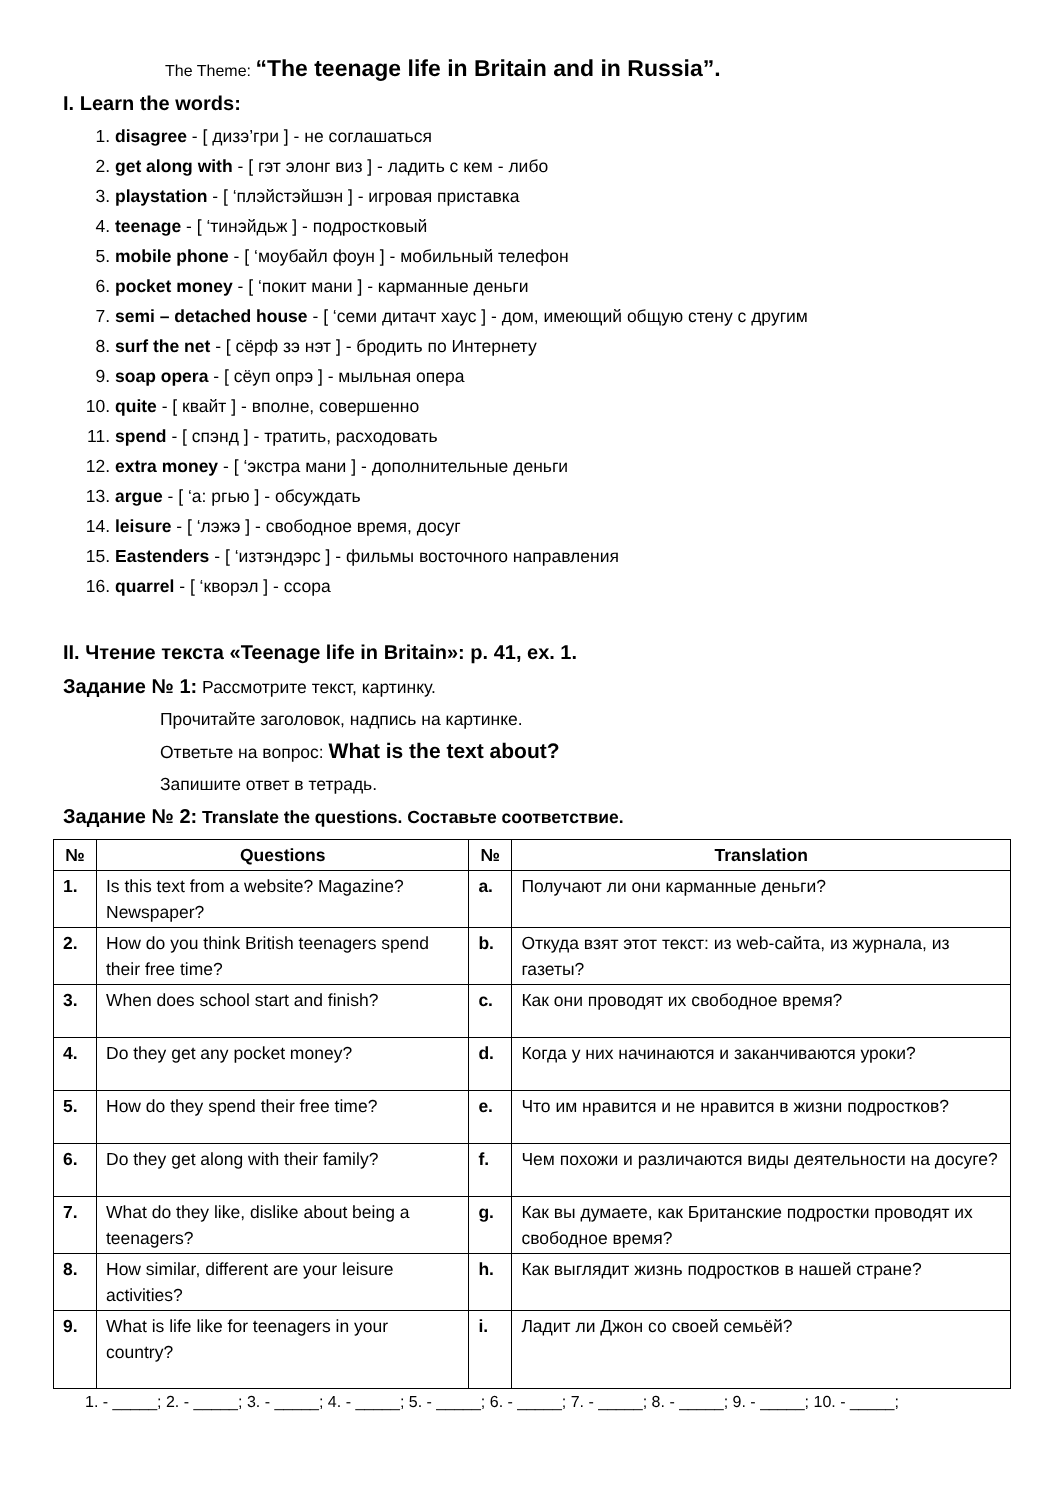The Theme: “The teenage life in Britain and in Russia”.
I. Learn the words:
1. disagree - [ дизэ’гри ] - не соглашаться
2. get along with - [ гэт элонг виз ] - ладить с кем - либо
3. playstation - [ ‘плэйстэйшэн ] - игровая приставка
4. teenage - [ ‘тинэйдьж ] - подростковый
5. mobile phone - [ ‘моубайл фоун ] - мобильный телефон
6. pocket money - [ ‘покит мани ] - карманные деньги
7. semi – detached house - [ ‘семи дитачт хаус ] - дом, имеющий общую стену с другим
8. surf the net - [ сёрф зэ нэт ] - бродить по Интернету
9. soap opera - [ сёуп опрэ ] - мыльная опера
10. quite - [ квайт ] - вполне, совершенно
11. spend - [ спэнд ] - тратить, расходовать
12. extra money - [ ‘экстра мани ] - дополнительные деньги
13. argue - [ ‘а: ргью ] - обсуждать
14. leisure - [ ‘лэжэ ] - свободное время, досуг
15. Eastenders - [ ‘изтэндэрс ] - фильмы восточного направления
16. quarrel - [ ‘кворэл ] - ссора
II. Чтение текста «Teenage life in Britain»: p. 41, ex. 1.
Задание № 1: Рассмотрите текст, картинку.
Прочитайте заголовок, надпись на картинке.
Ответьте на вопрос: What is the text about?
Запишите ответ в тетрадь.
Задание № 2: Translate the questions. Составьте соответствие.
| № | Questions | № | Translation |
| --- | --- | --- | --- |
| 1. | Is this text from a website? Magazine? Newspaper? | a. | Получают ли они карманные деньги? |
| 2. | How do you think British teenagers spend their free time? | b. | Откуда взят этот текст: из web-сайта, из журнала, из газеты? |
| 3. | When does school start and finish? | c. | Как они проводят их свободное время? |
| 4. | Do they get any pocket money? | d. | Когда у них начинаются и заканчиваются уроки? |
| 5. | How do they spend their free time? | e. | Что им нравится и не нравится в жизни подростков? |
| 6. | Do they get along with their family? | f. | Чем похожи и различаются виды деятельности на досуге? |
| 7. | What do they like, dislike about being a teenagers? | g. | Как вы думаете, как Британские подростки проводят их свободное время? |
| 8. | How similar, different are your leisure activities? | h. | Как выглядит жизнь подростков в нашей стране? |
| 9. | What is life like for teenagers in your country? | i. | Ладит ли Джон со своей семьёй? |
1. - _____; 2. - _____; 3. - _____; 4. - _____; 5. - _____; 6. - _____; 7. - _____; 8. - _____; 9. - _____; 10. - _____;